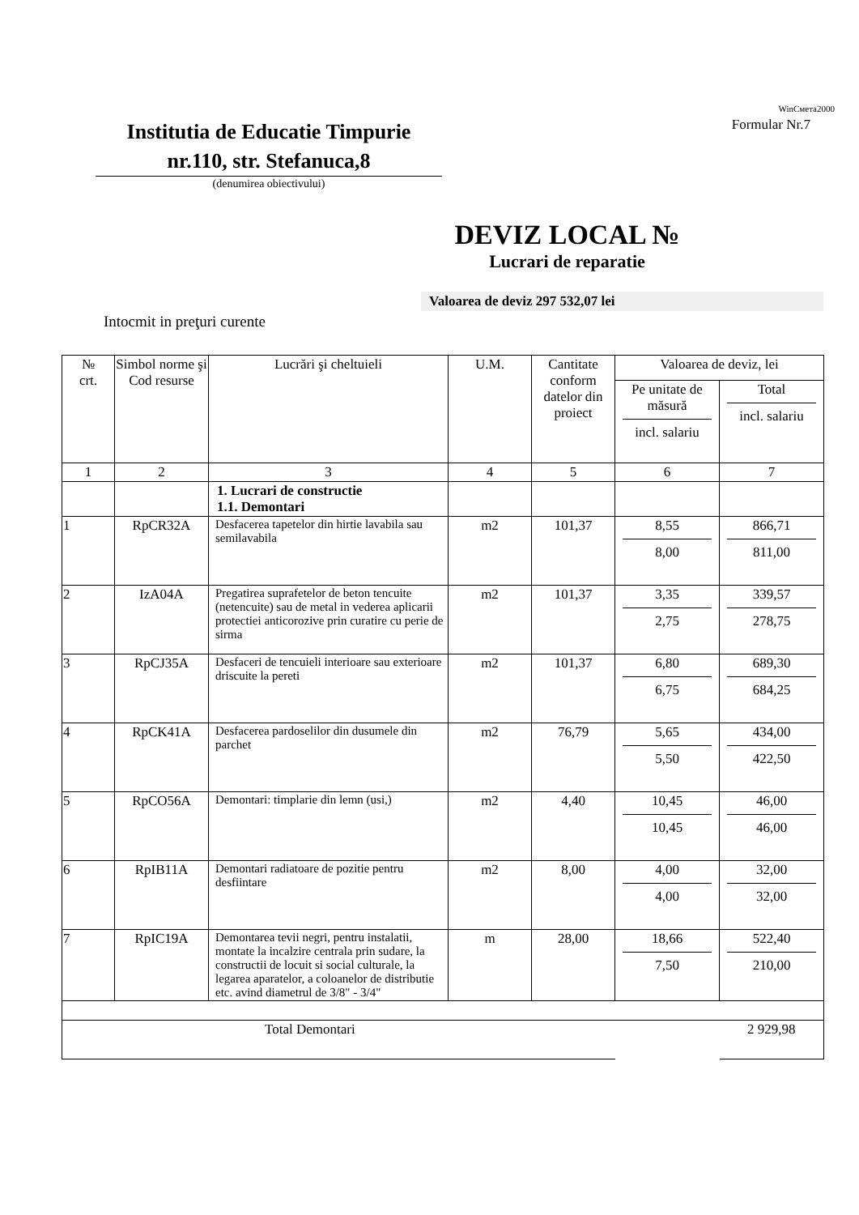WinСмета2000
Formular Nr.7
Institutia de Educatie Timpurie
nr.110, str. Stefanuca,8
(denumirea obiectivului)
DEVIZ LOCAL №
Lucrari de reparatie
Valoarea de deviz 297 532,07 lei
Intocmit in preţuri curente
| № crt. | Simbol norme şi Cod resurse | Lucrări şi cheltuieli | U.M. | Cantitate conform datelor din proiect | Valoarea de deviz, lei | |
| --- | --- | --- | --- | --- | --- | --- |
| | | | | | Pe unitate de măsură incl. salariu | Total incl. salariu |
| 1 | 2 | 3 | 4 | 5 | 6 | 7 |
| | | 1. Lucrari de constructie 1.1. Demontari | | | | |
| 1 | RpCR32A | Desfacerea tapetelor din hirtie lavabila sau semilavabila | m2 | 101,37 | 8,55 8,00 | 866,71 811,00 |
| 2 | IzA04A | Pregatirea suprafetelor de beton tencuite (netencuite) sau de metal in vederea aplicarii protectiei anticorozive prin curatire cu perie de sirma | m2 | 101,37 | 3,35 2,75 | 339,57 278,75 |
| 3 | RpCJ35A | Desfaceri de tencuieli interioare sau exterioare driscuite la pereti | m2 | 101,37 | 6,80 6,75 | 689,30 684,25 |
| 4 | RpCK41A | Desfacerea pardoselilor din dusumele din parchet | m2 | 76,79 | 5,65 5,50 | 434,00 422,50 |
| 5 | RpCO56A | Demontari: timplarie din lemn (usi,) | m2 | 4,40 | 10,45 10,45 | 46,00 46,00 |
| 6 | RpIB11A | Demontari radiatoare de pozitie pentru desfiintare | m2 | 8,00 | 4,00 4,00 | 32,00 32,00 |
| 7 | RpIC19A | Demontarea tevii negri, pentru instalatii, montate la incalzire centrala prin sudare, la constructii de locuit si social culturale, la legarea aparatelor, a coloanelor de distributie etc. avind diametrul de 3/8" - 3/4" | m | 28,00 | 18,66 7,50 | 522,40 210,00 |
| Total Demontari | | | | | | 2 929,98 |